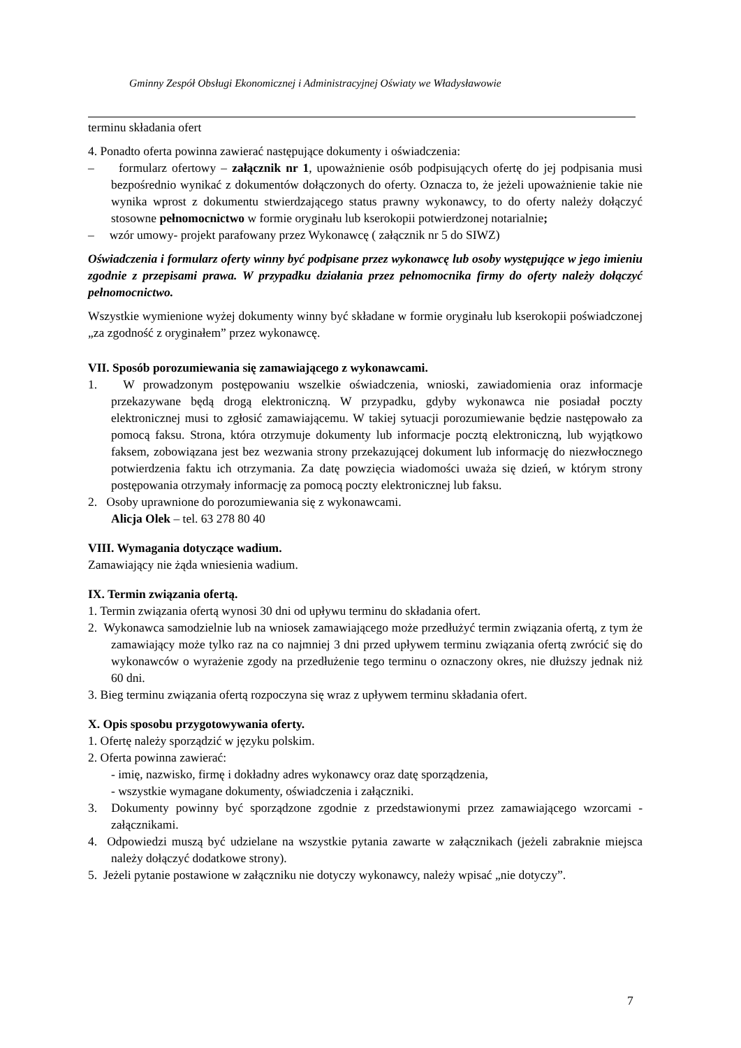Gminny Zespół Obsługi Ekonomicznej i Administracyjnej Oświaty we Władysławowie
terminu składania ofert
4. Ponadto oferta powinna zawierać następujące dokumenty i oświadczenia:
– formularz ofertowy – załącznik nr 1, upoważnienie osób podpisujących ofertę do jej podpisania musi bezpośrednio wynikać z dokumentów dołączonych do oferty. Oznacza to, że jeżeli upoważnienie takie nie wynika wprost z dokumentu stwierdzającego status prawny wykonawcy, to do oferty należy dołączyć stosowne pełnomocnictwo w formie oryginału lub kserokopii potwierdzonej notarialnie;
– wzór umowy- projekt parafowany przez Wykonawcę ( załącznik nr 5 do SIWZ)
Oświadczenia i formularz oferty winny być podpisane przez wykonawcę lub osoby występujące w jego imieniu zgodnie z przepisami prawa. W przypadku działania przez pełnomocnika firmy do oferty należy dołączyć pełnomocnictwo.
Wszystkie wymienione wyżej dokumenty winny być składane w formie oryginału lub kserokopii poświadczonej „za zgodność z oryginałem” przez wykonawcę.
VII. Sposób porozumiewania się zamawiającego z wykonawcami.
1. W prowadzonym postępowaniu wszelkie oświadczenia, wnioski, zawiadomienia oraz informacje przekazywane będą drogą elektroniczną. W przypadku, gdyby wykonawca nie posiadał poczty elektronicznej musi to zgłosić zamawiającemu. W takiej sytuacji porozumiewanie będzie następowało za pomocą faksu. Strona, która otrzymuje dokumenty lub informacje pocztą elektroniczną, lub wyjątkowo faksem, zobowiązana jest bez wezwania strony przekazującej dokument lub informację do niezwłocznego potwierdzenia faktu ich otrzymania. Za datę powzięcia wiadomości uważa się dzień, w którym strony postępowania otrzymały informację za pomocą poczty elektronicznej lub faksu.
2. Osoby uprawnione do porozumiewania się z wykonawcami.
Alicja Olek – tel. 63 278 80 40
VIII. Wymagania dotyczące wadium.
Zamawiający nie żąda wniesienia wadium.
IX. Termin związania ofertą.
1. Termin związania ofertą wynosi 30 dni od upływu terminu do składania ofert.
2. Wykonawca samodzielnie lub na wniosek zamawiającego może przedłużyć termin związania ofertą, z tym że zamawiający może tylko raz na co najmniej 3 dni przed upływem terminu związania ofertą zwrócić się do wykonawców o wyrażenie zgody na przedłużenie tego terminu o oznaczony okres, nie dłuższy jednak niż 60 dni.
3. Bieg terminu związania ofertą rozpoczyna się wraz z upływem terminu składania ofert.
X. Opis sposobu przygotowywania oferty.
1. Ofertę należy sporządzić w języku polskim.
2. Oferta powinna zawierać:
- imię, nazwisko, firmę i dokładny adres wykonawcy oraz datę sporządzenia,
- wszystkie wymagane dokumenty, oświadczenia i załączniki.
3. Dokumenty powinny być sporządzone zgodnie z przedstawionymi przez zamawiającego wzorcami - załącznikami.
4. Odpowiedzi muszą być udzielane na wszystkie pytania zawarte w załącznikach (jeżeli zabraknie miejsca należy dołączyć dodatkowe strony).
5. Jeżeli pytanie postawione w załączniku nie dotyczy wykonawcy, należy wpisać „nie dotyczy”.
7